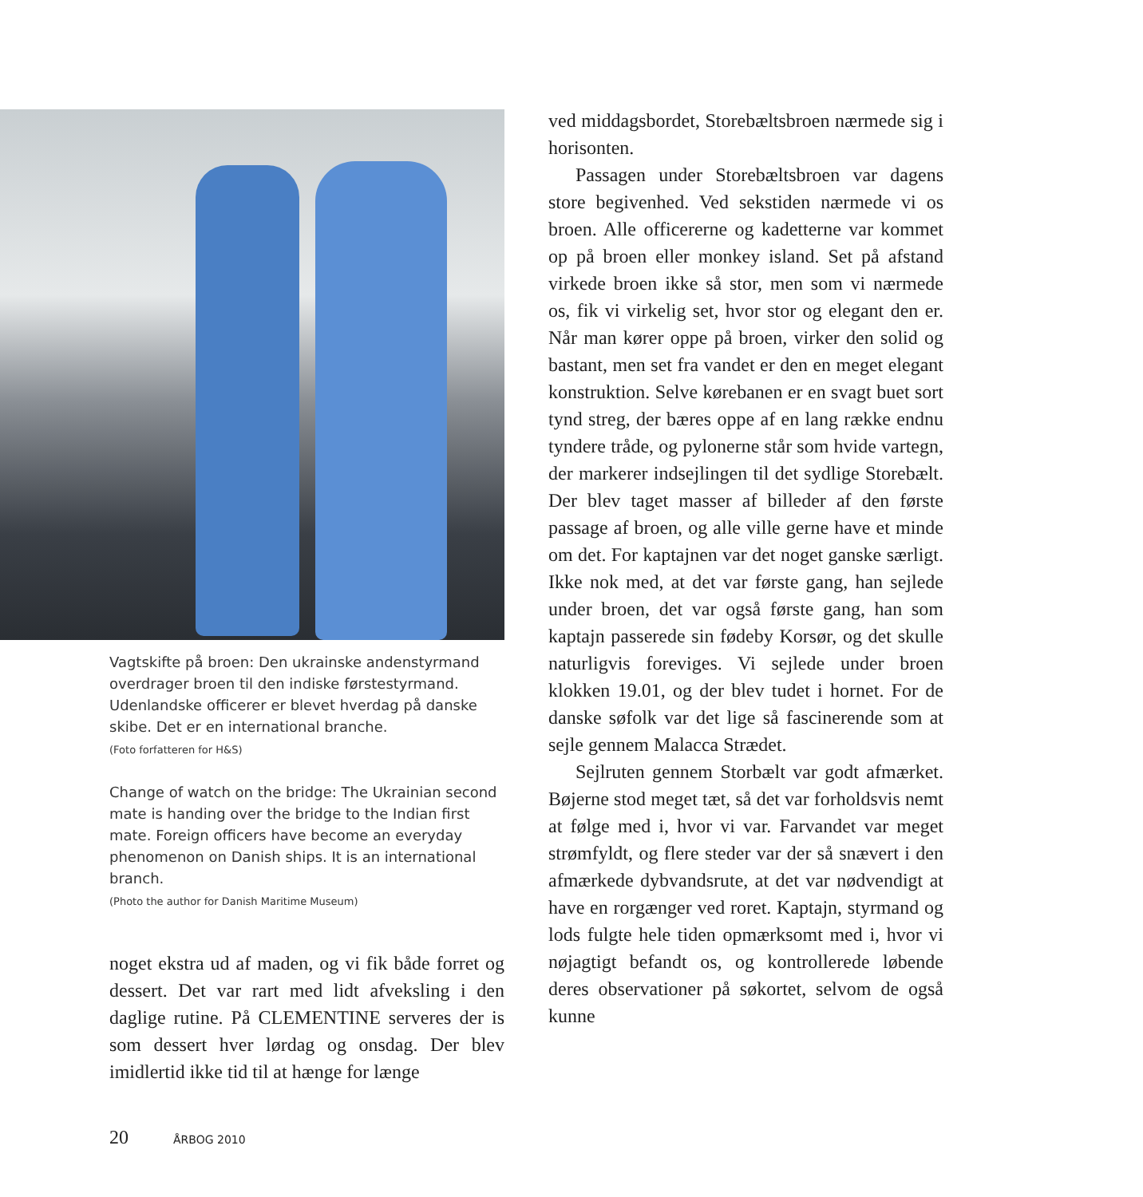Vagtskifte på broen: Den ukrainske andenstyrmand overdrager broen til den indiske førstestyrmand. Udenlandske officerer er blevet hverdag på danske skibe. Det er en international branche.
(Foto forfatteren for H&S)
Change of watch on the bridge: The Ukrainian second mate is handing over the bridge to the Indian first mate. Foreign officers have become an everyday phenomenon on Danish ships. It is an international branch.
(Photo the author for Danish Maritime Museum)
noget ekstra ud af maden, og vi fik både forret og dessert. Det var rart med lidt afveksling i den daglige rutine. På CLEMENTINE serveres der is som dessert hver lørdag og onsdag. Der blev imidlertid ikke tid til at hænge for længe
ved middagsbordet, Storebæltsbroen nærmede sig i horisonten.
Passagen under Storebæltsbroen var dagens store begivenhed. Ved sekstiden nærmede vi os broen. Alle officererne og kadetterne var kommet op på broen eller monkey island. Set på afstand virkede broen ikke så stor, men som vi nærmede os, fik vi virkelig set, hvor stor og elegant den er. Når man kører oppe på broen, virker den solid og bastant, men set fra vandet er den en meget elegant konstruktion. Selve kørebanen er en svagt buet sort tynd streg, der bæres oppe af en lang række endnu tyndere tråde, og pylonerne står som hvide vartegn, der markerer indsejlingen til det sydlige Storebælt. Der blev taget masser af billeder af den første passage af broen, og alle ville gerne have et minde om det. For kaptajnen var det noget ganske særligt. Ikke nok med, at det var første gang, han sejlede under broen, det var også første gang, han som kaptajn passerede sin fødeby Korsør, og det skulle naturligvis foreviges. Vi sejlede under broen klokken 19.01, og der blev tudet i hornet. For de danske søfolk var det lige så fascinerende som at sejle gennem Malacca Strædet.
Sejlruten gennem Storbælt var godt afmærket. Bøjerne stod meget tæt, så det var forholdsvis nemt at følge med i, hvor vi var. Farvandet var meget strømfyldt, og flere steder var der så snævert i den afmærkede dybvandsrute, at det var nødvendigt at have en rorgænger ved roret. Kaptajn, styrmand og lods fulgte hele tiden opmærksomt med i, hvor vi nøjagtigt befandt os, og kontrollerede løbende deres observationer på søkortet, selvom de også kunne
20 ÅRBOG 2010